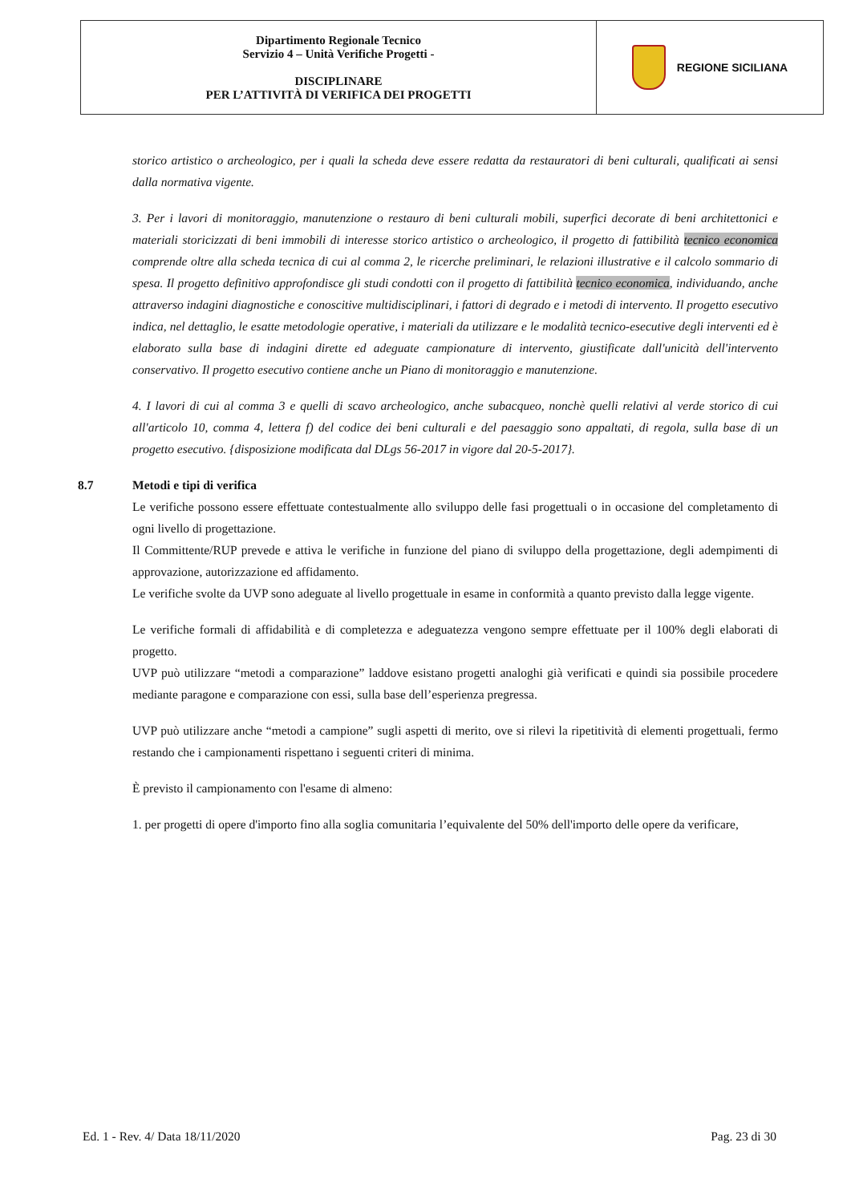| Dipartimento Regionale Tecnico Servizio 4 – Unità Verifiche Progetti - DISCIPLINARE PER L’ATTIVITÀ DI VERIFICA DEI PROGETTI | REGIONE SICILIANA |
storico artistico o archeologico, per i quali la scheda deve essere redatta da restauratori di beni culturali, qualificati ai sensi dalla normativa vigente.
3. Per i lavori di monitoraggio, manutenzione o restauro di beni culturali mobili, superfici decorate di beni architettonici e materiali storicizzati di beni immobili di interesse storico artistico o archeologico, il progetto di fattibilità tecnico economica comprende oltre alla scheda tecnica di cui al comma 2, le ricerche preliminari, le relazioni illustrative e il calcolo sommario di spesa. Il progetto definitivo approfondisce gli studi condotti con il progetto di fattibilità tecnico economica, individuando, anche attraverso indagini diagnostiche e conoscitive multidisciplinari, i fattori di degrado e i metodi di intervento. Il progetto esecutivo indica, nel dettaglio, le esatte metodologie operative, i materiali da utilizzare e le modalità tecnico-esecutive degli interventi ed è elaborato sulla base di indagini dirette ed adeguate campionature di intervento, giustificate dall'unicità dell'intervento conservativo. Il progetto esecutivo contiene anche un Piano di monitoraggio e manutenzione.
4. I lavori di cui al comma 3 e quelli di scavo archeologico, anche subacqueo, nonchè quelli relativi al verde storico di cui all'articolo 10, comma 4, lettera f) del codice dei beni culturali e del paesaggio sono appaltati, di regola, sulla base di un progetto esecutivo. {disposizione modificata dal DLgs 56-2017 in vigore dal 20-5-2017}.
8.7 Metodi e tipi di verifica
Le verifiche possono essere effettuate contestualmente allo sviluppo delle fasi progettuali o in occasione del completamento di ogni livello di progettazione.
Il Committente/RUP prevede e attiva le verifiche in funzione del piano di sviluppo della progettazione, degli adempimenti di approvazione, autorizzazione ed affidamento.
Le verifiche svolte da UVP sono adeguate al livello progettuale in esame in conformità a quanto previsto dalla legge vigente.
Le verifiche formali di affidabilità e di completezza e adeguatezza vengono sempre effettuate per il 100% degli elaborati di progetto.
UVP può utilizzare “metodi a comparazione” laddove esistano progetti analoghi già verificati e quindi sia possibile procedere mediante paragone e comparazione con essi, sulla base dell’esperienza pregressa.
UVP può utilizzare anche “metodi a campione” sugli aspetti di merito, ove si rilevi la ripetitività di elementi progettuali, fermo restando che i campionamenti rispettano i seguenti criteri di minima.
È previsto il campionamento con l'esame di almeno:
1. per progetti di opere d'importo fino alla soglia comunitaria l’equivalente del 50% dell'importo delle opere da verificare,
Ed. 1 - Rev. 4/ Data 18/11/2020 Pag. 23 di 30